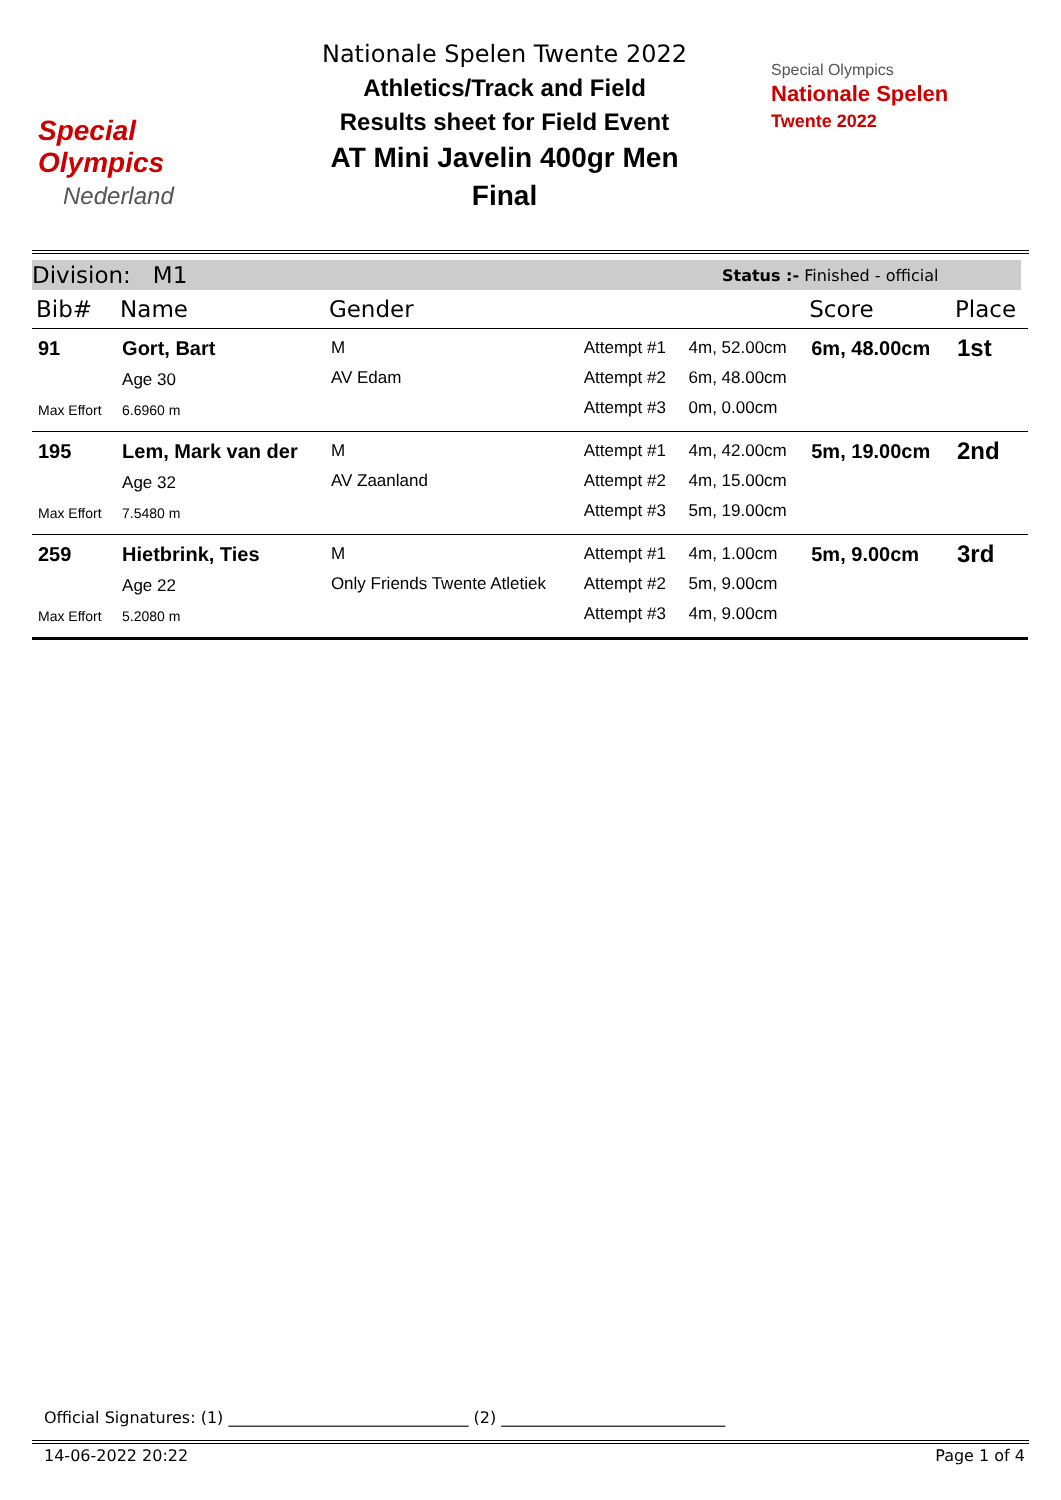Special
Olympics
Nederland
Nationale Spelen Twente 2022
Athletics/Track and Field
Results sheet for Field Event
AT Mini Javelin 400gr Men
Final
Special Olympics
Nationale Spelen
Twente 2022
Division: M1 Status :- Finished - official
| Bib# | Name | Gender | | | Score | Place |
| --- | --- | --- | --- | --- | --- | --- |
| 91 Max Effort | Gort, Bart Age 30 6.6960 m | M AV Edam | Attempt #1 Attempt #2 Attempt #3 | 4m, 52.00cm 6m, 48.00cm 0m, 0.00cm | 6m, 48.00cm | 1st |
| 195 Max Effort | Lem, Mark van der Age 32 7.5480 m | M AV Zaanland | Attempt #1 Attempt #2 Attempt #3 | 4m, 42.00cm 4m, 15.00cm 5m, 19.00cm | 5m, 19.00cm | 2nd |
| 259 Max Effort | Hietbrink, Ties Age 22 5.2080 m | M Only Friends Twente Atletiek | Attempt #1 Attempt #2 Attempt #3 | 4m, 1.00cm 5m, 9.00cm 4m, 9.00cm | 5m, 9.00cm | 3rd |
Official Signatures: (1) ______________________________ (2) ____________________________
14-06-2022 20:22 Page 1 of 4